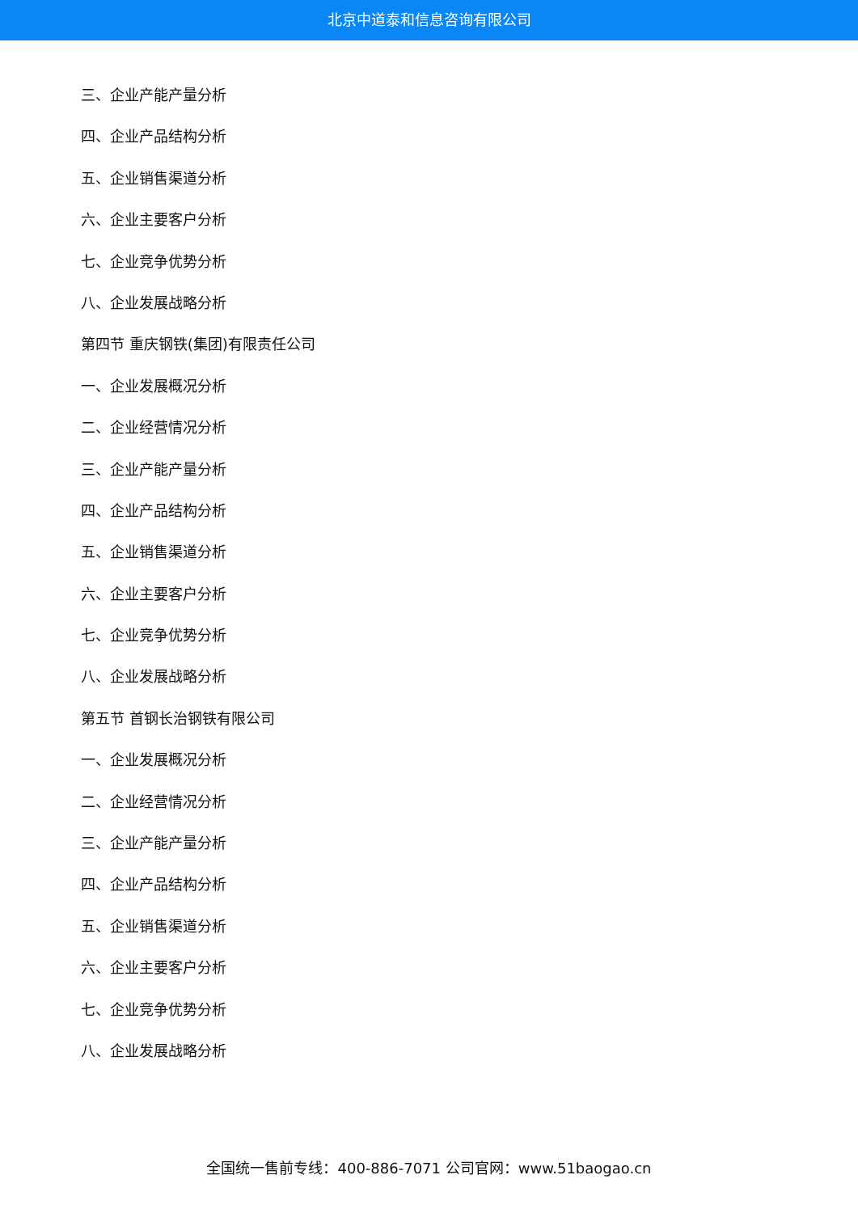北京中道泰和信息咨询有限公司
三、企业产能产量分析
四、企业产品结构分析
五、企业销售渠道分析
六、企业主要客户分析
七、企业竞争优势分析
八、企业发展战略分析
第四节 重庆钢铁(集团)有限责任公司
一、企业发展概况分析
二、企业经营情况分析
三、企业产能产量分析
四、企业产品结构分析
五、企业销售渠道分析
六、企业主要客户分析
七、企业竞争优势分析
八、企业发展战略分析
第五节 首钢长治钢铁有限公司
一、企业发展概况分析
二、企业经营情况分析
三、企业产能产量分析
四、企业产品结构分析
五、企业销售渠道分析
六、企业主要客户分析
七、企业竞争优势分析
八、企业发展战略分析
全国统一售前专线：400-886-7071 公司官网：www.51baogao.cn